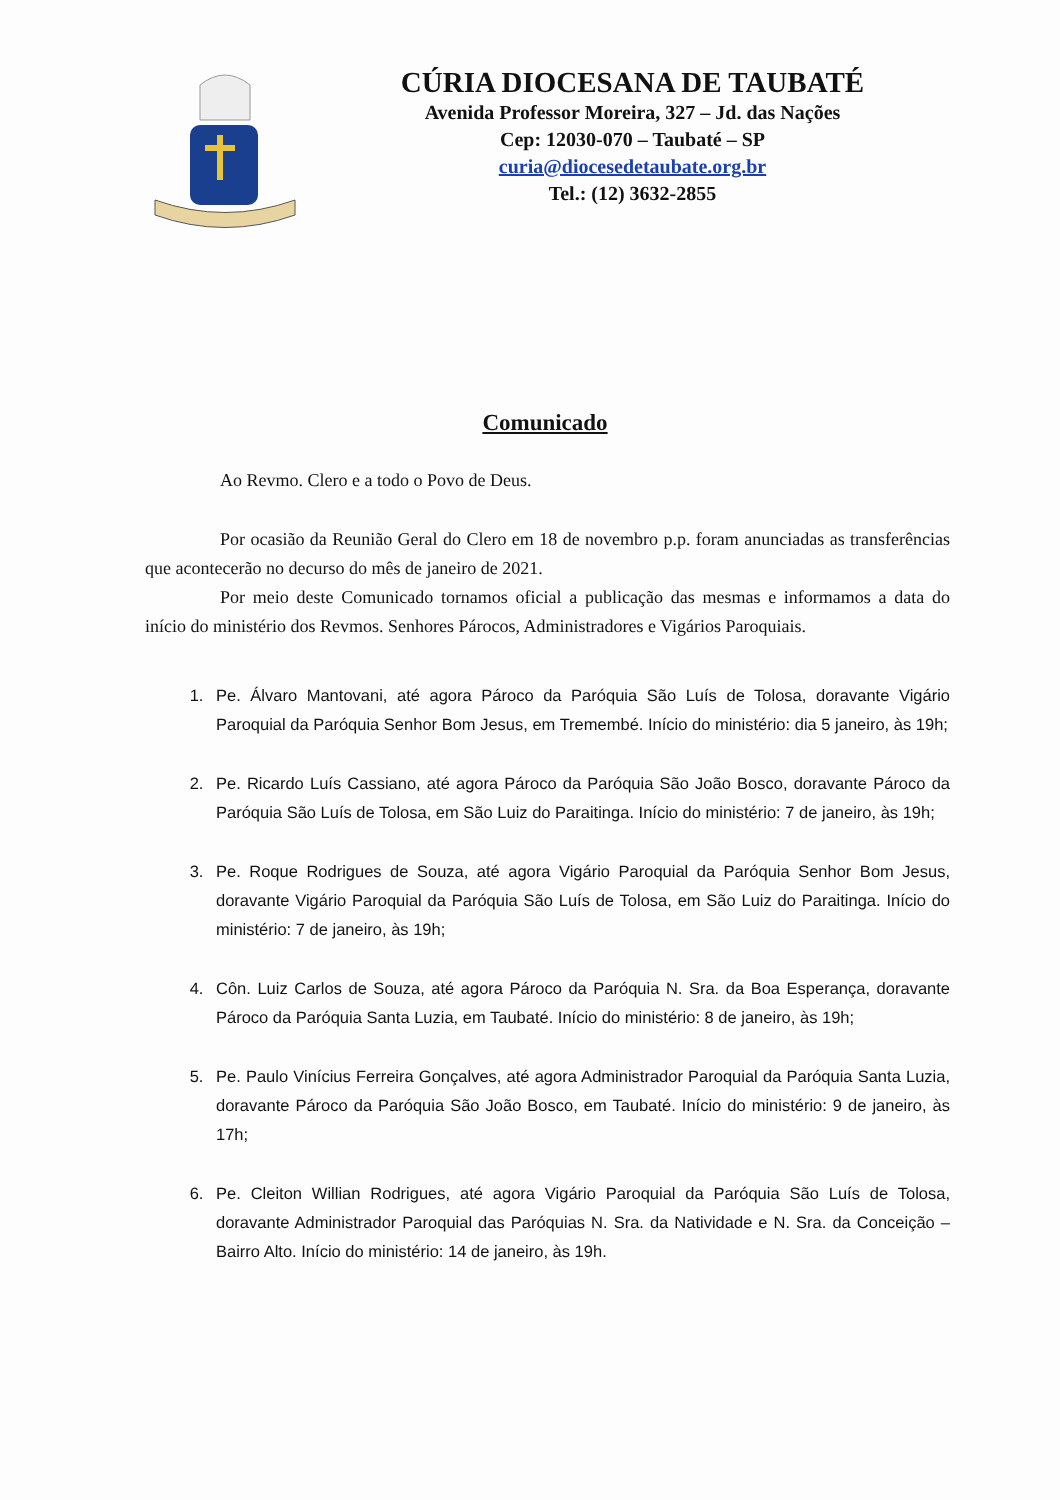CÚRIA DIOCESANA DE TAUBATÉ
Avenida Professor Moreira, 327 – Jd. das Nações
Cep: 12030-070 – Taubaté – SP
curia@diocesedetaubate.org.br
Tel.: (12) 3632-2855
Comunicado
Ao Revmo. Clero e a todo o Povo de Deus.
Por ocasião da Reunião Geral do Clero em 18 de novembro p.p. foram anunciadas as transferências que acontecerão no decurso do mês de janeiro de 2021.
Por meio deste Comunicado tornamos oficial a publicação das mesmas e informamos a data do início do ministério dos Revmos. Senhores Párocos, Administradores e Vigários Paroquiais.
1. Pe. Álvaro Mantovani, até agora Pároco da Paróquia São Luís de Tolosa, doravante Vigário Paroquial da Paróquia Senhor Bom Jesus, em Tremembé. Início do ministério: dia 5 janeiro, às 19h;
2. Pe. Ricardo Luís Cassiano, até agora Pároco da Paróquia São João Bosco, doravante Pároco da Paróquia São Luís de Tolosa, em São Luiz do Paraitinga. Início do ministério: 7 de janeiro, às 19h;
3. Pe. Roque Rodrigues de Souza, até agora Vigário Paroquial da Paróquia Senhor Bom Jesus, doravante Vigário Paroquial da Paróquia São Luís de Tolosa, em São Luiz do Paraitinga. Início do ministério: 7 de janeiro, às 19h;
4. Côn. Luiz Carlos de Souza, até agora Pároco da Paróquia N. Sra. da Boa Esperança, doravante Pároco da Paróquia Santa Luzia, em Taubaté. Início do ministério: 8 de janeiro, às 19h;
5. Pe. Paulo Vinícius Ferreira Gonçalves, até agora Administrador Paroquial da Paróquia Santa Luzia, doravante Pároco da Paróquia São João Bosco, em Taubaté. Início do ministério: 9 de janeiro, às 17h;
6. Pe. Cleiton Willian Rodrigues, até agora Vigário Paroquial da Paróquia São Luís de Tolosa, doravante Administrador Paroquial das Paróquias N. Sra. da Natividade e N. Sra. da Conceição – Bairro Alto. Início do ministério: 14 de janeiro, às 19h.